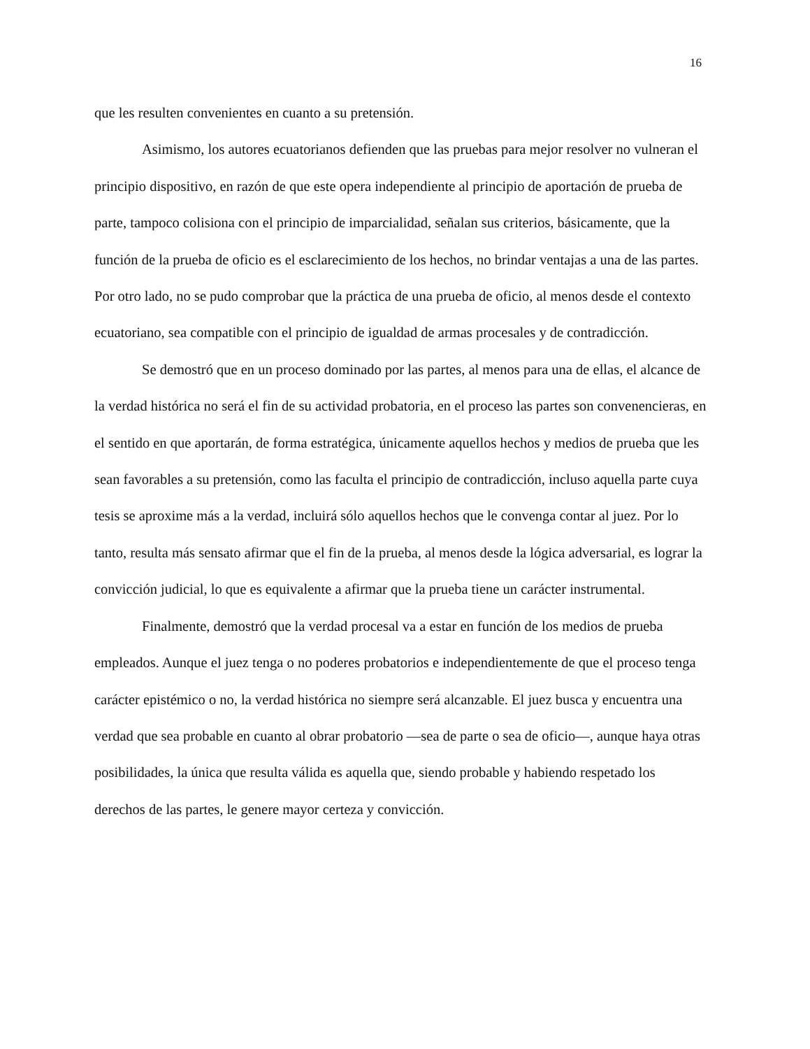16
que les resulten convenientes en cuanto a su pretensión.
Asimismo, los autores ecuatorianos defienden que las pruebas para mejor resolver no vulneran el principio dispositivo, en razón de que este opera independiente al principio de aportación de prueba de parte, tampoco colisiona con el principio de imparcialidad, señalan sus criterios, básicamente, que la función de la prueba de oficio es el esclarecimiento de los hechos, no brindar ventajas a una de las partes. Por otro lado, no se pudo comprobar que la práctica de una prueba de oficio, al menos desde el contexto ecuatoriano, sea compatible con el principio de igualdad de armas procesales y de contradicción.
Se demostró que en un proceso dominado por las partes, al menos para una de ellas, el alcance de la verdad histórica no será el fin de su actividad probatoria, en el proceso las partes son convenencieras, en el sentido en que aportarán, de forma estratégica, únicamente aquellos hechos y medios de prueba que les sean favorables a su pretensión, como las faculta el principio de contradicción, incluso aquella parte cuya tesis se aproxime más a la verdad, incluirá sólo aquellos hechos que le convenga contar al juez. Por lo tanto, resulta más sensato afirmar que el fin de la prueba, al menos desde la lógica adversarial, es lograr la convicción judicial, lo que es equivalente a afirmar que la prueba tiene un carácter instrumental.
Finalmente, demostró que la verdad procesal va a estar en función de los medios de prueba empleados. Aunque el juez tenga o no poderes probatorios e independientemente de que el proceso tenga carácter epistémico o no, la verdad histórica no siempre será alcanzable. El juez busca y encuentra una verdad que sea probable en cuanto al obrar probatorio —sea de parte o sea de oficio—, aunque haya otras posibilidades, la única que resulta válida es aquella que, siendo probable y habiendo respetado los derechos de las partes, le genere mayor certeza y convicción.